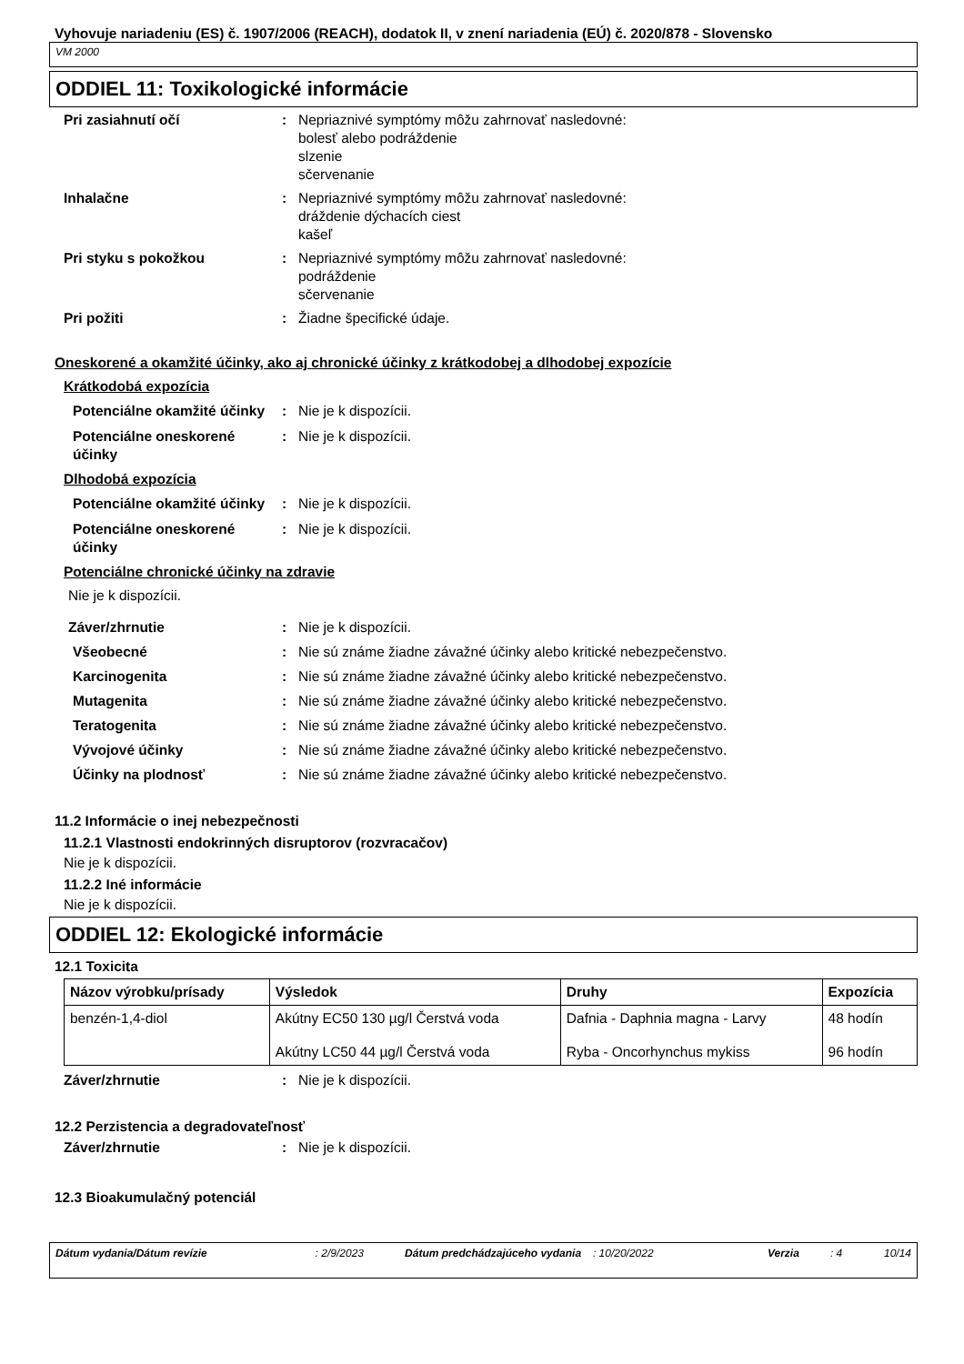Vyhovuje nariadeniu (ES) č. 1907/2006 (REACH), dodatok II, v znení nariadenia (EÚ) č. 2020/878 - Slovensko
VM 2000
ODDIEL 11: Toxikologické informácie
Pri zasiahnutí očí : Nepriaznivé symptómy môžu zahrnovať nasledovné:
bolesť alebo podráždenie
slzenie
sčervenanie
Inhalačne : Nepriaznivé symptómy môžu zahrnovať nasledovné:
dráždenie dýchacích ciest
kašeľ
Pri styku s pokožkou : Nepriaznivé symptómy môžu zahrnovať nasledovné:
podráždenie
sčervenanie
Pri požiti : Žiadne špecifické údaje.
Oneskorené a okamžité účinky, ako aj chronické účinky z krátkodobej a dlhodobej expozície
Krátkodobá expozícia
Potenciálne okamžité účinky
: Nie je k dispozícii.
Potenciálne oneskorené účinky
: Nie je k dispozícii.
Dlhodobá expozícia
Potenciálne okamžité účinky
: Nie je k dispozícii.
Potenciálne oneskorené účinky
: Nie je k dispozícii.
Potenciálne chronické účinky na zdravie
Nie je k dispozícii.
Záver/zhrnutie : Nie je k dispozícii.
Všeobecné : Nie sú známe žiadne závažné účinky alebo kritické nebezpečenstvo.
Karcinogenita : Nie sú známe žiadne závažné účinky alebo kritické nebezpečenstvo.
Mutagenita : Nie sú známe žiadne závažné účinky alebo kritické nebezpečenstvo.
Teratogenita : Nie sú známe žiadne závažné účinky alebo kritické nebezpečenstvo.
Vývojové účinky : Nie sú známe žiadne závažné účinky alebo kritické nebezpečenstvo.
Účinky na plodnosť : Nie sú známe žiadne závažné účinky alebo kritické nebezpečenstvo.
11.2 Informácie o inej nebezpečnosti
11.2.1 Vlastnosti endokrinných disruptorov (rozvracačov)
Nie je k dispozícii.
11.2.2 Iné informácie
Nie je k dispozícii.
ODDIEL 12: Ekologické informácie
12.1 Toxicita
| Názov výrobku/prísady | Výsledok | Druhy | Expozícia |
| --- | --- | --- | --- |
| benzén-1,4-diol | Akútny EC50 130 µg/l Čerstvá voda | Dafnia - Daphnia magna - Larvy | 48 hodín |
| | Akútny LC50 44 µg/l Čerstvá voda | Ryba - Oncorhynchus mykiss | 96 hodín |
Záver/zhrnutie : Nie je k dispozícii.
12.2 Perzistencia a degradovateľnosť
Záver/zhrnutie : Nie je k dispozícii.
12.3 Bioakumulačný potenciál
Dátum vydania/Dátum revízie: 2/9/2023 Dátum predchádzajúceho vydania: 10/20/2022 Verzia: 4 10/14